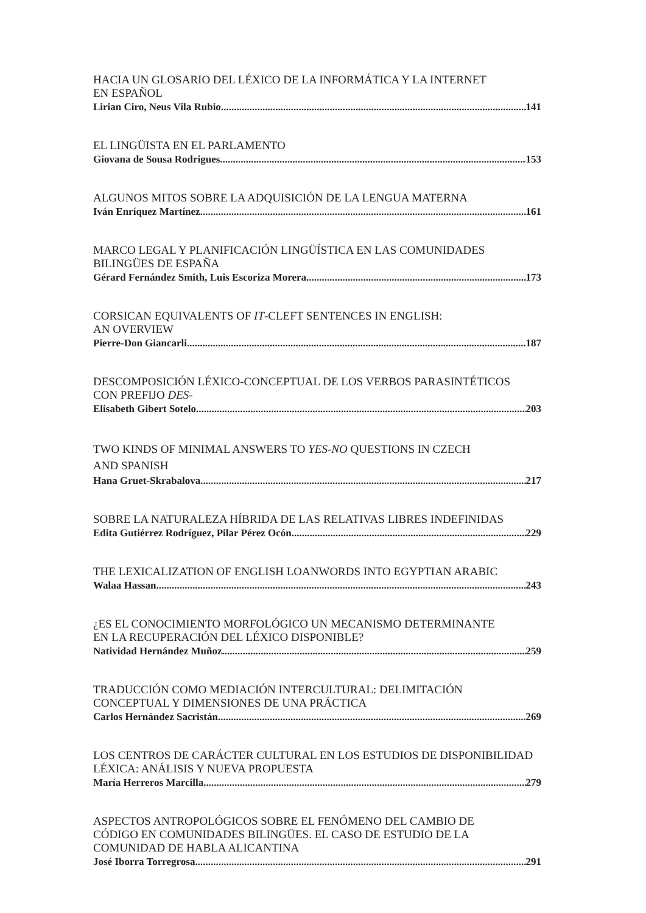HACIA UN GLOSARIO DEL LÉXICO DE LA INFORMÁTICA Y LA INTERNET
EN ESPAÑOL
Lirian Ciro, Neus Vila Rubio 141
EL LINGÜISTA EN EL PARLAMENTO
Giovana de Sousa Rodrigues 153
ALGUNOS MITOS SOBRE LA ADQUISICIÓN DE LA LENGUA MATERNA
Iván Enríquez Martínez 161
MARCO LEGAL Y PLANIFICACIÓN LINGÜÍSTICA EN LAS COMUNIDADES
BILINGÜES DE ESPAÑA
Gérard Fernández Smith, Luis Escoriza Morera 173
CORSICAN EQUIVALENTS OF IT-CLEFT SENTENCES IN ENGLISH:
AN OVERVIEW
Pierre-Don Giancarli 187
DESCOMPOSICIÓN LÉXICO-CONCEPTUAL DE LOS VERBOS PARASINTÉTICOS
CON PREFIJO DES-
Elisabeth Gibert Sotelo 203
TWO KINDS OF MINIMAL ANSWERS TO YES-NO QUESTIONS IN CZECH
AND SPANISH
Hana Gruet-Skrabalova 217
SOBRE LA NATURALEZA HÍBRIDA DE LAS RELATIVAS LIBRES INDEFINIDAS
Edita Gutiérrez Rodríguez, Pilar Pérez Ocón 229
THE LEXICALIZATION OF ENGLISH LOANWORDS INTO EGYPTIAN ARABIC
Walaa Hassan 243
¿ES EL CONOCIMIENTO MORFOLÓGICO UN MECANISMO DETERMINANTE
EN LA RECUPERACIÓN DEL LÉXICO DISPONIBLE?
Natividad Hernández Muñoz 259
TRADUCCIÓN COMO MEDIACIÓN INTERCULTURAL: DELIMITACIÓN
CONCEPTUAL Y DIMENSIONES DE UNA PRÁCTICA
Carlos Hernández Sacristán 269
LOS CENTROS DE CARÁCTER CULTURAL EN LOS ESTUDIOS DE DISPONIBILIDAD
LÉXICA: ANÁLISIS Y NUEVA PROPUESTA
María Herreros Marcilla 279
ASPECTOS ANTROPOLÓGICOS SOBRE EL FENÓMENO DEL CAMBIO DE
CÓDIGO EN COMUNIDADES BILINGÜES. EL CASO DE ESTUDIO DE LA
COMUNIDAD DE HABLA ALICANTINA
José Iborra Torregrosa 291